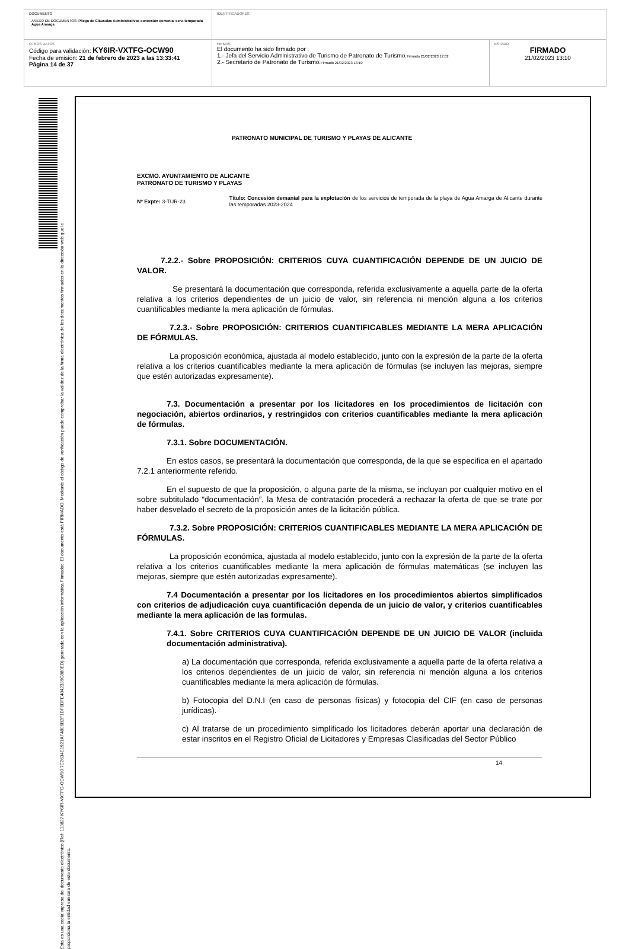| DOCUMENTO ANEXO DE DOCUMENTOS: Pliego de Cláusulas Administrativas concesión demanial serv. temporada Agua Amarga | IDENTIFICADORES | |
| OTROS DATOS Código para validación: KY6IR-VXTFG-OCW90 Fecha de emisión: 21 de febrero de 2023 a las 13:33:41 Página 14 de 37 | FIRMAS El documento ha sido firmado por : 1.- Jefa del Servicio Administrativo de Turismo de Patronato de Turismo. Firmado 21/02/2023 12:02 2.- Secretario de Patronato de Turismo. Firmado 21/02/2023 13:10 | ESTADO FIRMADO 21/02/2023 13:10 |
Esta es una copia impresa del documento electrónico (Ref: 113827 KY6IR-VXTFG-OCW90 7C2634E1921AF4806B2F1DF6DFE4842339C880ED) generada con la aplicación informática Firmadoc. El documento está FIRMADO. Mediante el código de verificación puede comprobar la validez de la firma electrónica de los documentos firmados en la dirección web que le proporciona la entidad emisora de este documento.
PATRONATO MUNICIPAL DE TURISMO Y PLAYAS DE ALICANTE
EXCMO. AYUNTAMIENTO DE ALICANTE
PATRONATO DE TURISMO Y PLAYAS
Nº Expte: 3-TUR-23
Título: Concesión demanial para la explotación de los servicios de temporada de la playa de Agua Amarga de Alicante durante las temporadas 2023-2024
7.2.2.- Sobre PROPOSICIÓN: CRITERIOS CUYA CUANTIFICACIÓN DEPENDE DE UN JUICIO DE VALOR.
Se presentará la documentación que corresponda, referida exclusivamente a aquella parte de la oferta relativa a los criterios dependientes de un juicio de valor, sin referencia ni mención alguna a los criterios cuantificables mediante la mera aplicación de fórmulas.
7.2.3.- Sobre PROPOSICIÓN: CRITERIOS CUANTIFICABLES MEDIANTE LA MERA APLICACIÓN DE FÓRMULAS.
La proposición económica, ajustada al modelo establecido, junto con la expresión de la parte de la oferta relativa a los criterios cuantificables mediante la mera aplicación de fórmulas (se incluyen las mejoras, siempre que estén autorizadas expresamente).
7.3. Documentación a presentar por los licitadores en los procedimientos de licitación con negociación, abiertos ordinarios, y restringidos con criterios cuantificables mediante la mera aplicación de fórmulas.
7.3.1. Sobre DOCUMENTACIÓN.
En estos casos, se presentará la documentación que corresponda, de la que se especifica en el apartado 7.2.1 anteriormente referido.
En el supuesto de que la proposición, o alguna parte de la misma, se incluyan por cualquier motivo en el sobre subtitulado “documentación”, la Mesa de contratación procederá a rechazar la oferta de que se trate por haber desvelado el secreto de la proposición antes de la licitación pública.
7.3.2. Sobre PROPOSICIÓN: CRITERIOS CUANTIFICABLES MEDIANTE LA MERA APLICACIÓN DE FÓRMULAS.
La proposición económica, ajustada al modelo establecido, junto con la expresión de la parte de la oferta relativa a los criterios cuantificables mediante la mera aplicación de fórmulas matemáticas (se incluyen las mejoras, siempre que estén autorizadas expresamente).
7.4 Documentación a presentar por los licitadores en los procedimientos abiertos simplificados con criterios de adjudicación cuya cuantificación dependa de un juicio de valor, y criterios cuantificables mediante la mera aplicación de las formulas.
7.4.1. Sobre CRITERIOS CUYA CUANTIFICACIÓN DEPENDE DE UN JUICIO DE VALOR (incluida documentación administrativa).
a) La documentación que corresponda, referida exclusivamente a aquella parte de la oferta relativa a los criterios dependientes de un juicio de valor, sin referencia ni mención alguna a los criterios cuantificables mediante la mera aplicación de fórmulas.
b) Fotocopia del D.N.I (en caso de personas físicas) y fotocopia del CIF (en caso de personas jurídicas).
c) Al tratarse de un procedimiento simplificado los licitadores deberán aportar una declaración de estar inscritos en el Registro Oficial de Licitadores y Empresas Clasificadas del Sector Público
14